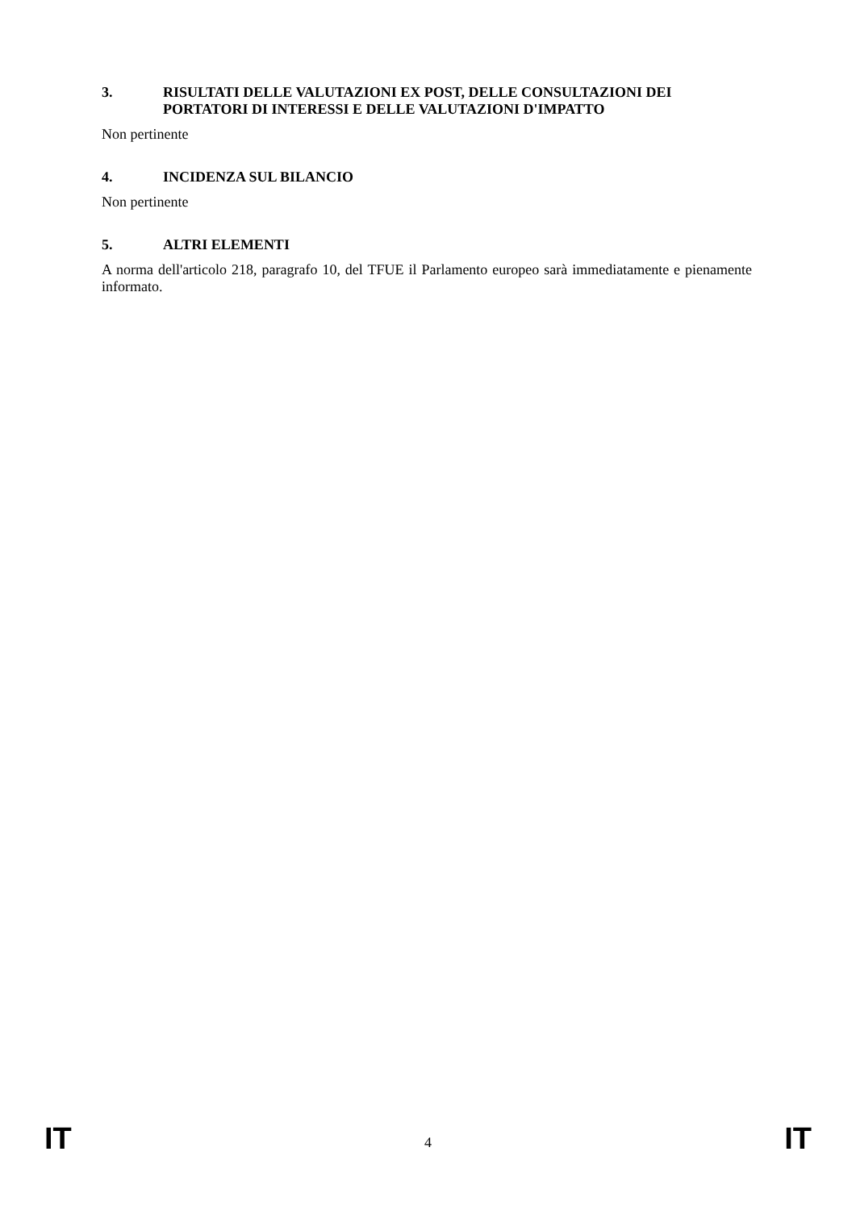3. RISULTATI DELLE VALUTAZIONI EX POST, DELLE CONSULTAZIONI DEI PORTATORI DI INTERESSI E DELLE VALUTAZIONI D'IMPATTO
Non pertinente
4. INCIDENZA SUL BILANCIO
Non pertinente
5. ALTRI ELEMENTI
A norma dell'articolo 218, paragrafo 10, del TFUE il Parlamento europeo sarà immediatamente e pienamente informato.
IT 4 IT